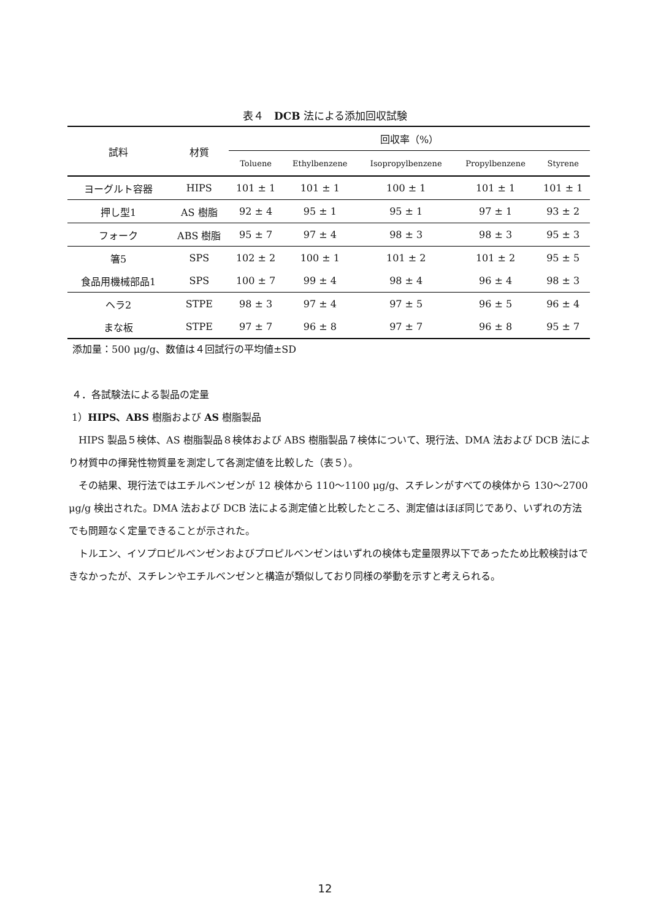表４　DCB 法による添加回収試験
| 試料 | 材質 | 回収率（%） | | | | |
| --- | --- | --- | --- | --- | --- | --- |
| | | Toluene | Ethylbenzene | Isopropylbenzene | Propylbenzene | Styrene |
| ヨーグルト容器 | HIPS | 101 ± 1 | 101 ± 1 | 100 ± 1 | 101 ± 1 | 101 ± 1 |
| 押し型1 | AS 樹脂 | 92 ± 4 | 95 ± 1 | 95 ± 1 | 97 ± 1 | 93 ± 2 |
| フォーク | ABS 樹脂 | 95 ± 7 | 97 ± 4 | 98 ± 3 | 98 ± 3 | 95 ± 3 |
| 箸5 | SPS | 102 ± 2 | 100 ± 1 | 101 ± 2 | 101 ± 2 | 95 ± 5 |
| 食品用機械部品1 | SPS | 100 ± 7 | 99 ± 4 | 98 ± 4 | 96 ± 4 | 98 ± 3 |
| ヘラ2 | STPE | 98 ± 3 | 97 ± 4 | 97 ± 5 | 96 ± 5 | 96 ± 4 |
| まな板 | STPE | 97 ± 7 | 96 ± 8 | 97 ± 7 | 96 ± 8 | 95 ± 7 |
添加量：500 μg/g、数値は４回試行の平均値±SD
４．各試験法による製品の定量
1）HIPS、ABS 樹脂および AS 樹脂製品
 HIPS 製品５検体、AS 樹脂製品８検体および ABS 樹脂製品７検体について、現行法、DMA 法および DCB 法により材質中の揮発性物質量を測定して各測定値を比較した（表５）。
 その結果、現行法ではエチルベンゼンが 12 検体から 110～1100 μg/g、スチレンがすべての検体から 130～2700 μg/g 検出された。DMA 法および DCB 法による測定値と比較したところ、測定値はほぼ同じであり、いずれの方法でも問題なく定量できることが示された。
 トルエン、イソプロピルベンゼンおよびプロピルベンゼンはいずれの検体も定量限界以下であったため比較検討はできなかったが、スチレンやエチルベンゼンと構造が類似しており同様の挙動を示すと考えられる。
12